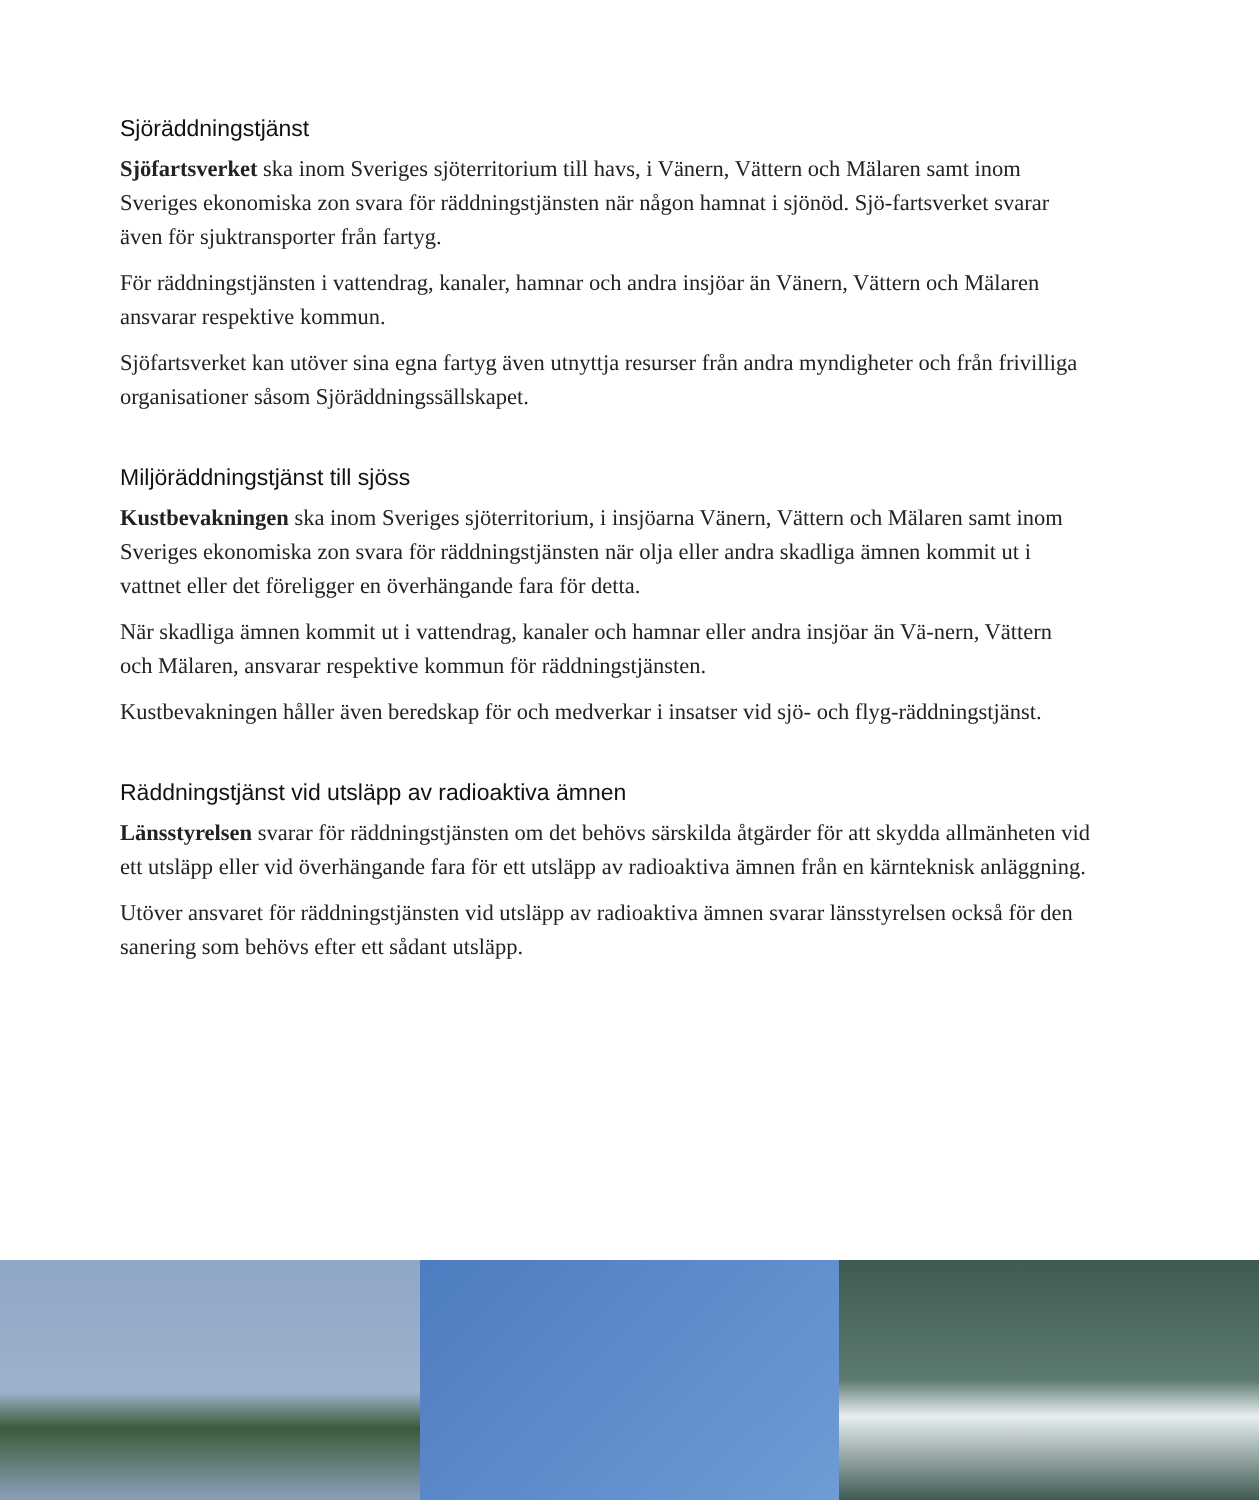Sjöräddningstjänst
Sjöfartsverket ska inom Sveriges sjöterritorium till havs, i Vänern, Vättern och Mälaren samt inom Sveriges ekonomiska zon svara för räddningstjänsten när någon hamnat i sjönöd. Sjö-fartsverket svarar även för sjuktransporter från fartyg.
För räddningstjänsten i vattendrag, kanaler, hamnar och andra insjöar än Vänern, Vättern och Mälaren ansvarar respektive kommun.
Sjöfartsverket kan utöver sina egna fartyg även utnyttja resurser från andra myndigheter och från frivilliga organisationer såsom Sjöräddningssällskapet.
Miljöräddningstjänst till sjöss
Kustbevakningen ska inom Sveriges sjöterritorium, i insjöarna Vänern, Vättern och Mälaren samt inom Sveriges ekonomiska zon svara för räddningstjänsten när olja eller andra skadliga ämnen kommit ut i vattnet eller det föreligger en överhängande fara för detta.
När skadliga ämnen kommit ut i vattendrag, kanaler och hamnar eller andra insjöar än Vä-nern, Vättern och Mälaren, ansvarar respektive kommun för räddningstjänsten.
Kustbevakningen håller även beredskap för och medverkar i insatser vid sjö- och flyg-räddningstjänst.
Räddningstjänst vid utsläpp av radioaktiva ämnen
Länsstyrelsen svarar för räddningstjänsten om det behövs särskilda åtgärder för att skydda allmänheten vid ett utsläpp eller vid överhängande fara för ett utsläpp av radioaktiva ämnen från en kärnteknisk anläggning.
Utöver ansvaret för räddningstjänsten vid utsläpp av radioaktiva ämnen svarar länsstyrelsen också för den sanering som behövs efter ett sådant utsläpp.